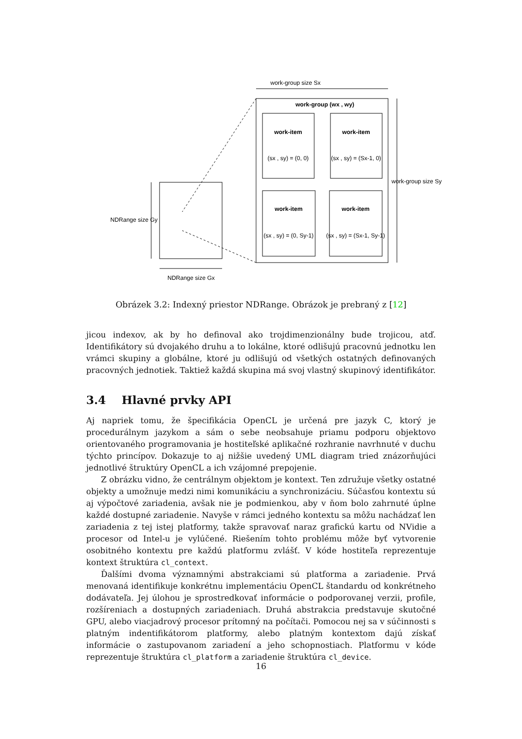work-group size Sx
work-group (wx , wy)
work-item
(sx , sy) = (0, 0)
work-item
(sx , sy) = (Sx-1, 0)
work-item
(sx , sy) = (0, Sy-1)
work-item
(sx , sy) = (Sx-1, Sy-1)
work-group size Sy
NDRange size Gy
NDRange size Gx
Obrázek 3.2: Indexný priestor NDRange. Obrázok je prebraný z [12]
jicou indexov, ak by ho definoval ako trojdimenzionálny bude trojicou, atď. Identifikátory sú dvojakého druhu a to lokálne, ktoré odlišujú pracovnú jednotku len vrámci skupiny a globálne, ktoré ju odlišujú od všetkých ostatných definovaných pracovných jednotiek. Taktiež každá skupina má svoj vlastný skupinový identifikátor.
3.4 Hlavné prvky API
Aj napriek tomu, že špecifikácia OpenCL je určená pre jazyk C, ktorý je procedurálnym jazykom a sám o sebe neobsahuje priamu podporu objektovo orientovaného programovania je hostiteľské aplikačné rozhranie navrhnuté v duchu týchto princípov. Dokazuje to aj nižšie uvedený UML diagram tried znázorňujúci jednotlivé štruktúry OpenCL a ich vzájomné prepojenie.
Z obrázku vidno, že centrálnym objektom je kontext. Ten združuje všetky ostatné objekty a umožnuje medzi nimi komunikáciu a synchronizáciu. Súčasťou kontextu sú aj výpočtové zariadenia, avšak nie je podmienkou, aby v ňom bolo zahrnuté úplne každé dostupné zariadenie. Navyše v rámci jedného kontextu sa môžu nachádzať len zariadenia z tej istej platformy, takže spravovať naraz grafickú kartu od NVidie a procesor od Intel-u je vylúčené. Riešením tohto problému môže byť vytvorenie osobitného kontextu pre každú platformu zvlášť. V kóde hostiteľa reprezentuje kontext štruktúra cl_context.
Ďalšími dvoma významnými abstrakciami sú platforma a zariadenie. Prvá menovaná identifikuje konkrétnu implementáciu OpenCL štandardu od konkrétneho dodávateľa. Jej úlohou je sprostredkovať informácie o podporovanej verzii, profile, rozšíreniach a dostupných zariadeniach. Druhá abstrakcia predstavuje skutočné GPU, alebo viacjadrový procesor prítomný na počítači. Pomocou nej sa v súčinnosti s platným indentifikátorom platformy, alebo platným kontextom dajú získať informácie o zastupovanom zariadení a jeho schopnostiach. Platformu v kóde reprezentuje štruktúra cl_platform a zariadenie štruktúra cl_device.
16